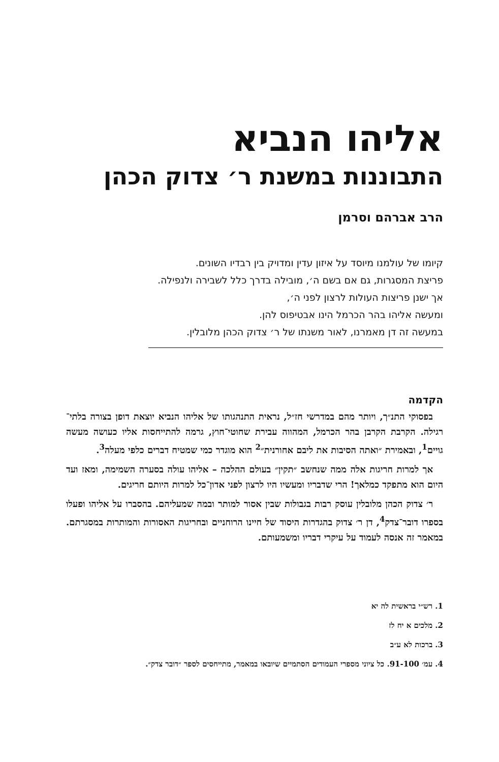אליהו הנביא
התבוננות במשנת ר׳ צדוק הכהן
הרב אברהם וסרמן
קיומו של עולמנו מיוסד על איזון עדין ומדויק בין רבדיו השונים.
פריצת המסגרות, גם אם בשם ה׳, מובילה בדרך כלל לשבירה ולנפילה.
אך ישנן פריצות העולות לרצון לפני ה׳,
ומעשה אליהו בהר הכרמל הינו אבטיפוס להן.
במעשה זה דן מאמרנו, לאור משנתו של ר׳ צדוק הכהן מלובלין.
הקדמה
בפסוקי התנ״ך, ויותר מהם במדרשי חז״ל, נראית התנהגותו של אליהו הנביא יוצאת דופן בצורה בלתי־רגילה. הקרבת הקרבן בהר הכרמל, המהווה עבירת שחוטי־חוץ, גרמה להתייחסות אליו כעושה מעשה גויים<sup>1</sup>, ובאמירת ״ואתה הסיבות את ליבם אחורנית״<sup>2</sup> הוא מוגדר כמי שמטיח דברים כלפי מעלה<sup>3</sup>.
אך למרות חריגות אלה ממה שנחשב ״תקין״ בעולם ההלכה – אליהו עולה בסערה השמימה, ומאז ועד היום הוא מתפקד כמלאך! הרי שדבריו ומעשיו היו לרצון לפני אדון־כל למרות היותם חריגים.
ר׳ צדוק הכהן מלובלין עוסק רבות בגבולות שבין אסור למותר ובמה שמעליהם. בהסברו על אליהו ופעלו בספרו דובר־צדק<sup>4</sup>, דן ר׳ צדוק בהגדרות היסוד של חיינו הרוחניים ובחריגות האסורות והמותרות במסגרתם. במאמר זה אנסה לעמוד על עיקרי דבריו ומשמעותם.
1. רש״י בראשית לה יא
2. מלכים א יח לז
3. ברכות לא ע״ב
4. עמ׳ 91-100. כל ציוני מספרי העמודים הסתמיים שיובאו במאמר, מתייחסים לספר ״דובר צדק״.